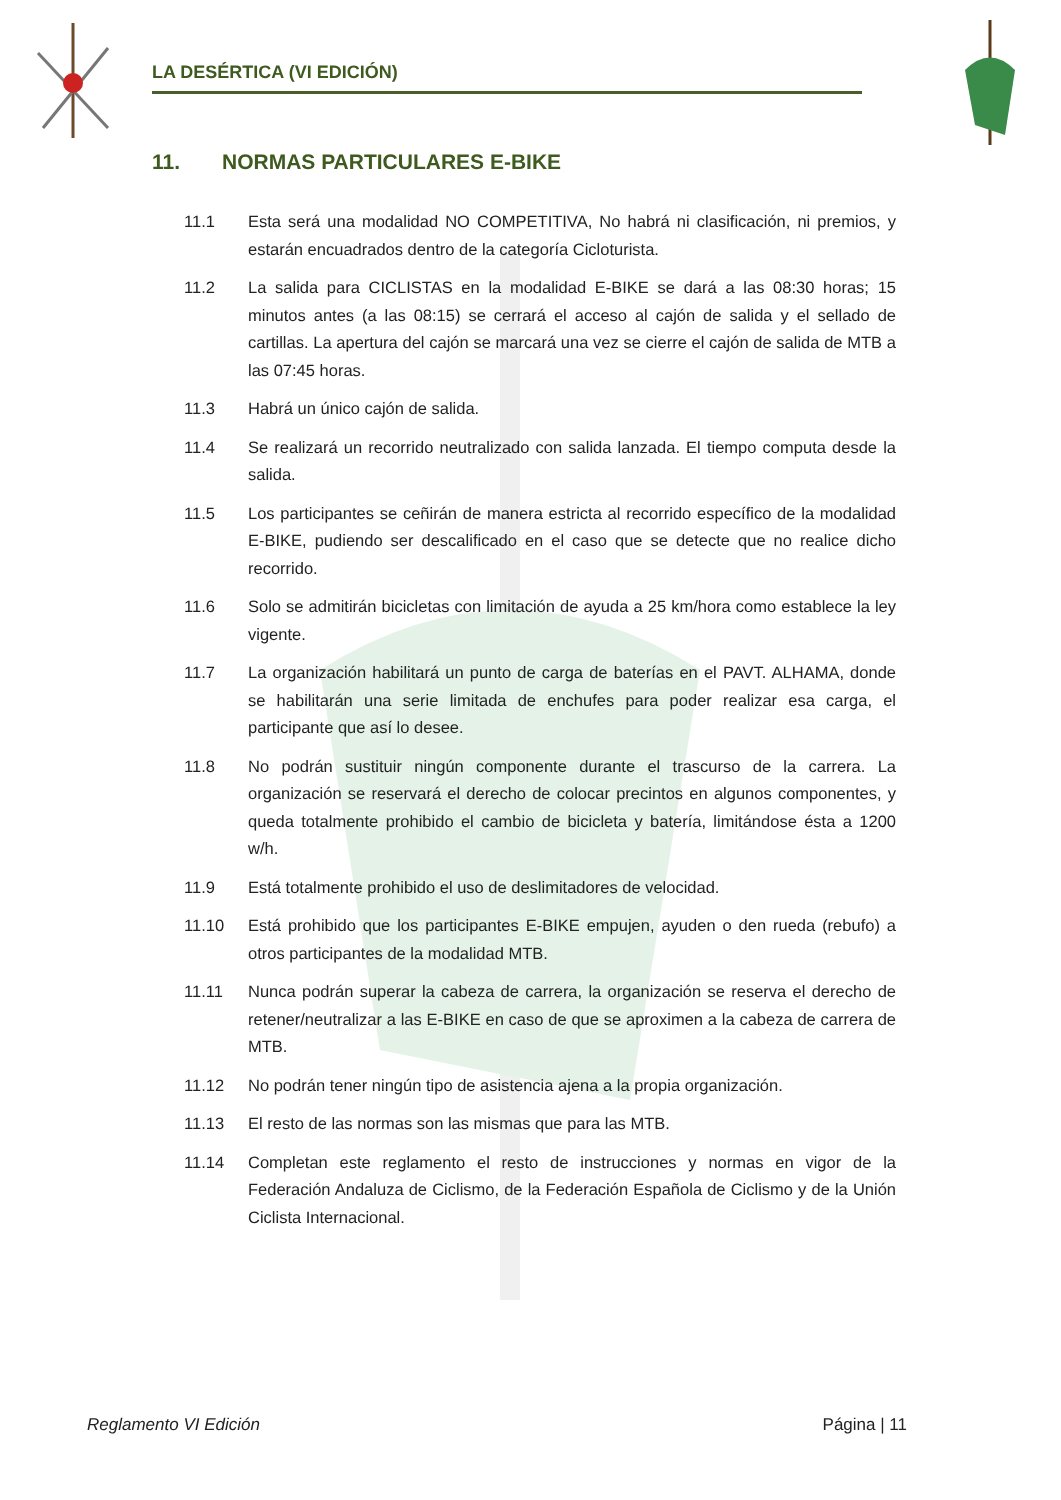LA DESÉRTICA (VI EDICIÓN)
11. NORMAS PARTICULARES E-BIKE
11.1 Esta será una modalidad NO COMPETITIVA, No habrá ni clasificación, ni premios, y estarán encuadrados dentro de la categoría Cicloturista.
11.2 La salida para CICLISTAS en la modalidad E-BIKE se dará a las 08:30 horas; 15 minutos antes (a las 08:15) se cerrará el acceso al cajón de salida y el sellado de cartillas. La apertura del cajón se marcará una vez se cierre el cajón de salida de MTB a las 07:45 horas.
11.3 Habrá un único cajón de salida.
11.4 Se realizará un recorrido neutralizado con salida lanzada. El tiempo computa desde la salida.
11.5 Los participantes se ceñirán de manera estricta al recorrido específico de la modalidad E-BIKE, pudiendo ser descalificado en el caso que se detecte que no realice dicho recorrido.
11.6 Solo se admitirán bicicletas con limitación de ayuda a 25 km/hora como establece la ley vigente.
11.7 La organización habilitará un punto de carga de baterías en el PAVT. ALHAMA, donde se habilitarán una serie limitada de enchufes para poder realizar esa carga, el participante que así lo desee.
11.8 No podrán sustituir ningún componente durante el trascurso de la carrera. La organización se reservará el derecho de colocar precintos en algunos componentes, y queda totalmente prohibido el cambio de bicicleta y batería, limitándose ésta a 1200 w/h.
11.9 Está totalmente prohibido el uso de deslimitadores de velocidad.
11.10 Está prohibido que los participantes E-BIKE empujen, ayuden o den rueda (rebufo) a otros participantes de la modalidad MTB.
11.11 Nunca podrán superar la cabeza de carrera, la organización se reserva el derecho de retener/neutralizar a las E-BIKE en caso de que se aproximen a la cabeza de carrera de MTB.
11.12 No podrán tener ningún tipo de asistencia ajena a la propia organización.
11.13 El resto de las normas son las mismas que para las MTB.
11.14 Completan este reglamento el resto de instrucciones y normas en vigor de la Federación Andaluza de Ciclismo, de la Federación Española de Ciclismo y de la Unión Ciclista Internacional.
Reglamento VI Edición Página | 11